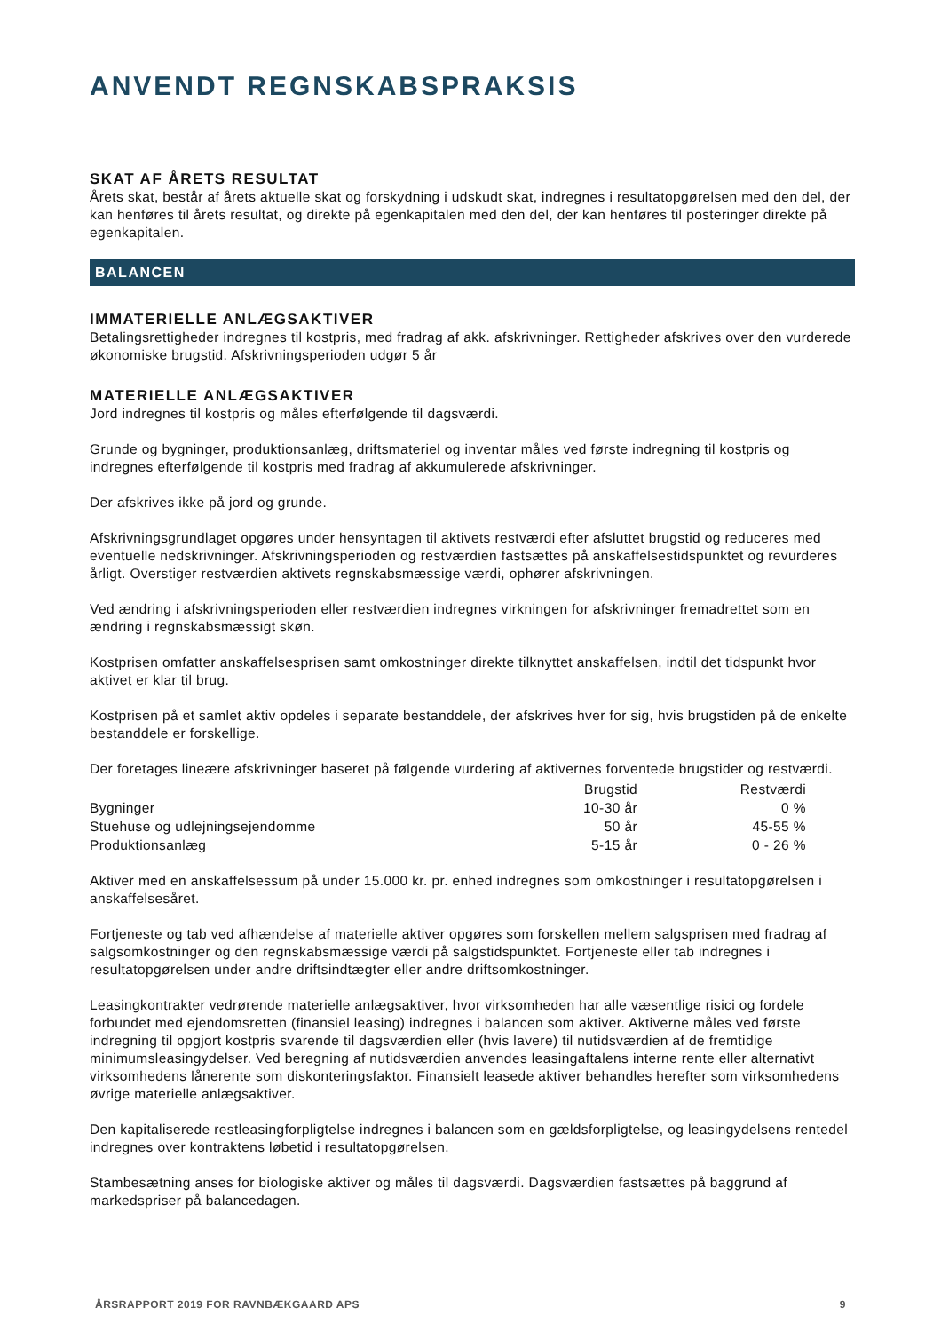ANVENDT REGNSKABSPRAKSIS
SKAT AF ÅRETS RESULTAT
Årets skat, består af årets aktuelle skat og forskydning i udskudt skat, indregnes i resultatopgørelsen med den del, der kan henføres til årets resultat, og direkte på egenkapitalen med den del, der kan henføres til posteringer direkte på egenkapitalen.
BALANCEN
IMMATERIELLE ANLÆGSAKTIVER
Betalingsrettigheder indregnes til kostpris, med fradrag af akk. afskrivninger. Rettigheder afskrives over den vurderede økonomiske brugstid. Afskrivningsperioden udgør 5 år
MATERIELLE ANLÆGSAKTIVER
Jord indregnes til kostpris og måles efterfølgende til dagsværdi.
Grunde og bygninger, produktionsanlæg, driftsmateriel og inventar måles ved første indregning til kostpris og indregnes efterfølgende til kostpris med fradrag af akkumulerede afskrivninger.
Der afskrives ikke på jord og grunde.
Afskrivningsgrundlaget opgøres under hensyntagen til aktivets restværdi efter afsluttet brugstid og reduceres med eventuelle nedskrivninger. Afskrivningsperioden og restværdien fastsættes på anskaffelsestidspunktet og revurderes årligt. Overstiger restværdien aktivets regnskabsmæssige værdi, ophører afskrivningen.
Ved ændring i afskrivningsperioden eller restværdien indregnes virkningen for afskrivninger fremadrettet som en ændring i regnskabsmæssigt skøn.
Kostprisen omfatter anskaffelsesprisen samt omkostninger direkte tilknyttet anskaffelsen, indtil det tidspunkt hvor aktivet er klar til brug.
Kostprisen på et samlet aktiv opdeles i separate bestanddele, der afskrives hver for sig, hvis brugstiden på de enkelte bestanddele er forskellige.
Der foretages lineære afskrivninger baseret på følgende vurdering af aktivernes forventede brugstider og restværdi.
| | Brugstid | Restværdi |
| --- | --- | --- |
| Bygninger | 10-30 år | 0 % |
| Stuehuse og udlejningsejendomme | 50 år | 45-55 % |
| Produktionsanlæg | 5-15 år | 0 - 26 % |
Aktiver med en anskaffelsessum på under 15.000 kr. pr. enhed indregnes som omkostninger i resultatopgørelsen i anskaffelsesåret.
Fortjeneste og tab ved afhændelse af materielle aktiver opgøres som forskellen mellem salgsprisen med fradrag af salgsomkostninger og den regnskabsmæssige værdi på salgstidspunktet. Fortjeneste eller tab indregnes i resultatopgørelsen under andre driftsindtægter eller andre driftsomkostninger.
Leasingkontrakter vedrørende materielle anlægsaktiver, hvor virksomheden har alle væsentlige risici og fordele forbundet med ejendomsretten (finansiel leasing) indregnes i balancen som aktiver. Aktiverne måles ved første indregning til opgjort kostpris svarende til dagsværdien eller (hvis lavere) til nutidsværdien af de fremtidige minimumsleasingydelser. Ved beregning af nutidsværdien anvendes leasingaftalens interne rente eller alternativt virksomhedens lånerente som diskonteringsfaktor. Finansielt leasede aktiver behandles herefter som virksomhedens øvrige materielle anlægsaktiver.
Den kapitaliserede restleasingforpligtelse indregnes i balancen som en gældsforpligtelse, og leasingydelsens rentedel indregnes over kontraktens løbetid i resultatopgørelsen.
Stambesætning anses for biologiske aktiver og måles til dagsværdi. Dagsværdien fastsættes på baggrund af markedspriser på balancedagen.
ÅRSRAPPORT 2019 FOR RAVNBÆKGAARD APS 9